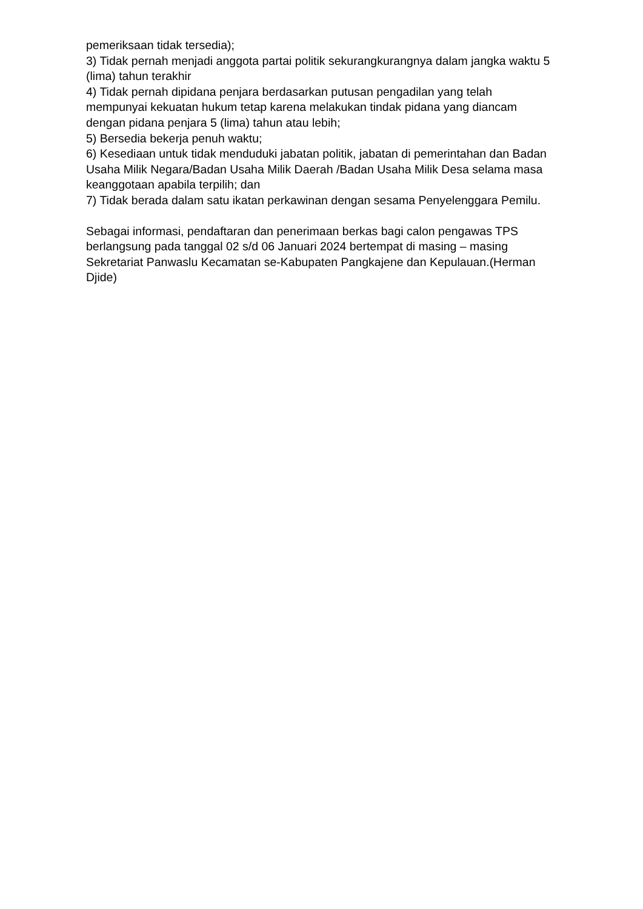pemeriksaan tidak tersedia);
3) Tidak pernah menjadi anggota partai politik sekurangkurangnya dalam jangka waktu 5 (lima) tahun terakhir
4) Tidak pernah dipidana penjara berdasarkan putusan pengadilan yang telah mempunyai kekuatan hukum tetap karena melakukan tindak pidana yang diancam dengan pidana penjara 5 (lima) tahun atau lebih;
5) Bersedia bekerja penuh waktu;
6) Kesediaan untuk tidak menduduki jabatan politik, jabatan di pemerintahan dan Badan Usaha Milik Negara/Badan Usaha Milik Daerah /Badan Usaha Milik Desa selama masa keanggotaan apabila terpilih; dan
7) Tidak berada dalam satu ikatan perkawinan dengan sesama Penyelenggara Pemilu.
Sebagai informasi, pendaftaran dan penerimaan berkas bagi calon pengawas TPS berlangsung pada tanggal 02 s/d 06 Januari 2024 bertempat di masing – masing Sekretariat Panwaslu Kecamatan se-Kabupaten Pangkajene dan Kepulauan.(Herman Djide)